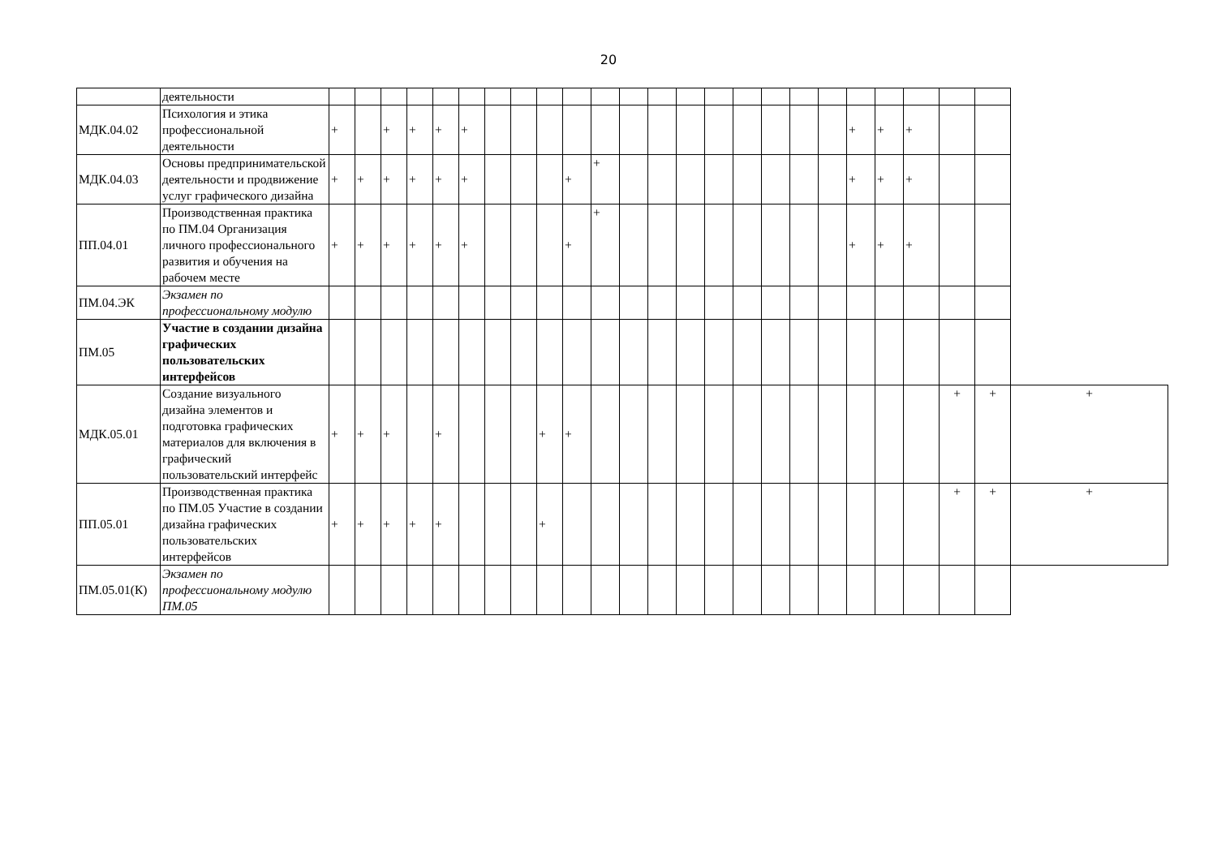20
| | деятельности | | | | | | | | | | | | | | | | | | | | | | | | | |
| МДК.04.02 | Психология и этика профессиональной деятельности | + | | + | + | + | + | | | | | | | | | | | | | | + | + | + | | | |
| МДК.04.03 | Основы предпринимательской деятельности и продвижение услуг графического дизайна | + | + | + | + | + | + | | | | + | + | | | | | | | | | + | + | + | | | |
| ПП.04.01 | Производственная практика по ПМ.04 Организация личного профессионального развития и обучения на рабочем месте | + | + | + | + | + | + | | | | + | + | | | | | | | | | + | + | + | | | |
| ПМ.04.ЭК | Экзамен по профессиональному модулю | | | | | | | | | | | | | | | | | | | | | | | | | |
| ПМ.05 | Участие в создании дизайна графических пользовательских интерфейсов | | | | | | | | | | | | | | | | | | | | | | | | | |
| МДК.05.01 | Создание визуального дизайна элементов и подготовка графических материалов для включения в графический пользовательский интерфейс | + | + | + | | + | | | | + | + | | | | | | | | | | | | | + | + | + |
| ПП.05.01 | Производственная практика по ПМ.05 Участие в создании дизайна графических пользовательских интерфейсов | + | + | + | + | + | | | | + | | | | | | | | | | | | | | + | + | + |
| ПМ.05.01(К) | Экзамен по профессиональному модулю ПМ.05 | | | | | | | | | | | | | | | | | | | | | | | | | |